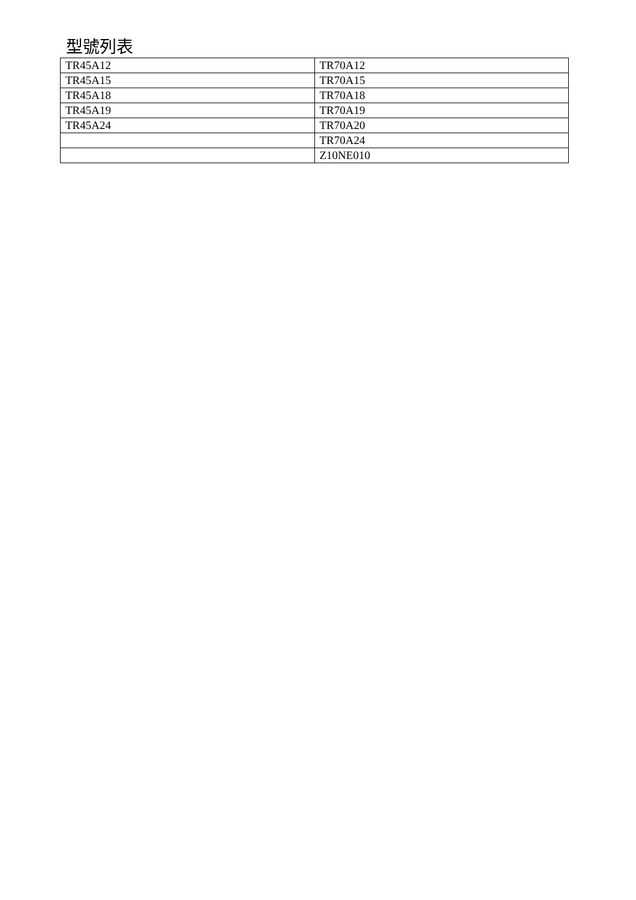型號列表
| TR45A12 | TR70A12 |
| TR45A15 | TR70A15 |
| TR45A18 | TR70A18 |
| TR45A19 | TR70A19 |
| TR45A24 | TR70A20 |
| | TR70A24 |
| | Z10NE010 |